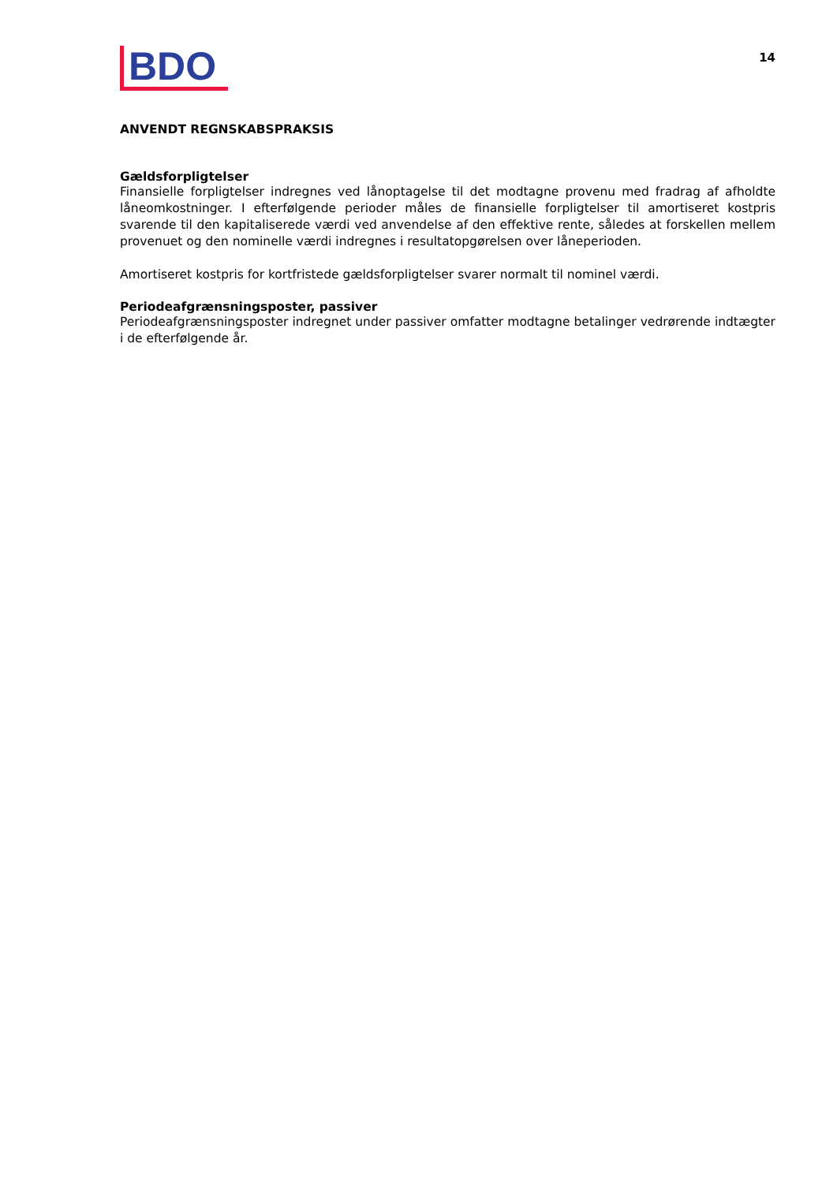BDO
14
ANVENDT REGNSKABSPRAKSIS
Gældsforpligtelser
Finansielle forpligtelser indregnes ved lånoptagelse til det modtagne provenu med fradrag af afholdte låneomkostninger. I efterfølgende perioder måles de finansielle forpligtelser til amortiseret kostpris svarende til den kapitaliserede værdi ved anvendelse af den effektive rente, således at forskellen mellem provenuet og den nominelle værdi indregnes i resultatopgørelsen over låneperioden.
Amortiseret kostpris for kortfristede gældsforpligtelser svarer normalt til nominel værdi.
Periodeafgrænsningsposter, passiver
Periodeafgrænsningsposter indregnet under passiver omfatter modtagne betalinger vedrørende indtægter i de efterfølgende år.